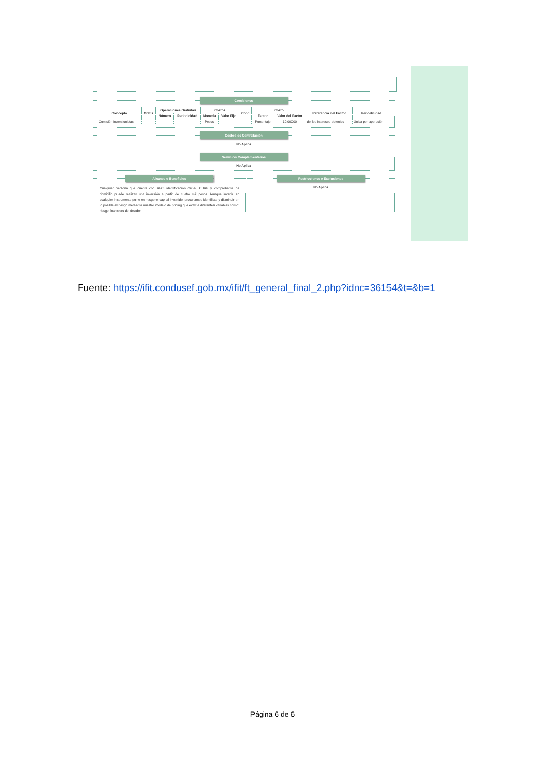Comisiones
| Concepto | Gratis | Operaciones Gratuitas | | Costos | | Cond | Costo | | Referencia del Factor | Periodicidad |
| --- | --- | --- | --- | --- | --- | --- | --- | --- | --- | --- |
| | | Número | Periodicidad | Moneda | Valor Fijo | | Factor | Valor del Factor | | |
| Comisión Inversionistas | | | | Pesos | | | Porcentaje | 10.00000 | de los intereses obtenido | Única por operación |
Costos de Contratación
No Aplica
Servicios Complementarios
No Aplica
Alcance o Beneficios
Cualquier persona que cuente con RFC, identificación oficial, CURP y comprobante de domicilio puede realizar una inversión a partir de cuatro mil pesos. Aunque invertir en cualquier instrumento pone en riesgo el capital invertido, procuramos identificar y disminuir en lo posible el riesgo mediante nuestro modelo de pricing que evalúa diferentes variables como: riesgo financiero del deudor,
Restricciones o Exclusiones
No Aplica
Fuente: https://ifit.condusef.gob.mx/ifit/ft_general_final_2.php?idnc=36154&t=&b=1
Página 6 de 6